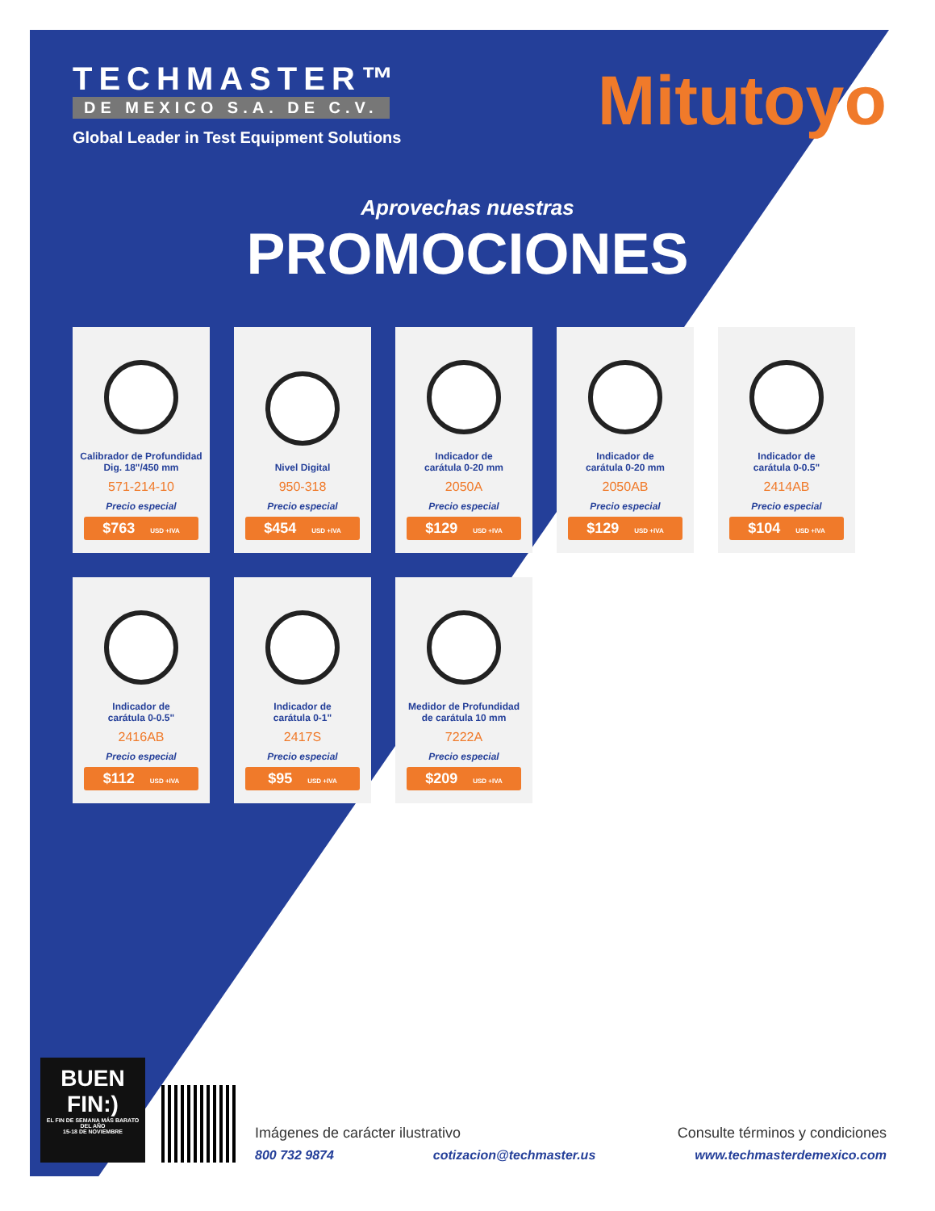TECHMASTER™
DE MEXICO S.A. DE C.V.
Global Leader in Test Equipment Solutions
Mitutoyo
Aprovechas nuestras
PROMOCIONES
Calibrador de Profundidad
Dig. 18"/450 mm
571-214-10
Precio especial
$763 USD +IVA
Nivel Digital
950-318
Precio especial
$454 USD +IVA
Indicador de
carátula 0-20 mm
2050A
Precio especial
$129 USD +IVA
Indicador de
carátula 0-20 mm
2050AB
Precio especial
$129 USD +IVA
Indicador de
carátula 0-0.5"
2414AB
Precio especial
$104 USD +IVA
Indicador de
carátula 0-0.5"
2416AB
Precio especial
$112 USD +IVA
Indicador de
carátula 0-1"
2417S
Precio especial
$95 USD +IVA
Medidor de Profundidad
de carátula 10 mm
7222A
Precio especial
$209 USD +IVA
BUEN FIN:)
EL FIN DE SEMANA MÁS BARATO DEL AÑO
15-18 DE NOVIEMBRE
Imágenes de carácter ilustrativo Consulte términos y condiciones
800 732 9874 cotizacion@techmaster.us www.techmasterdemexico.com